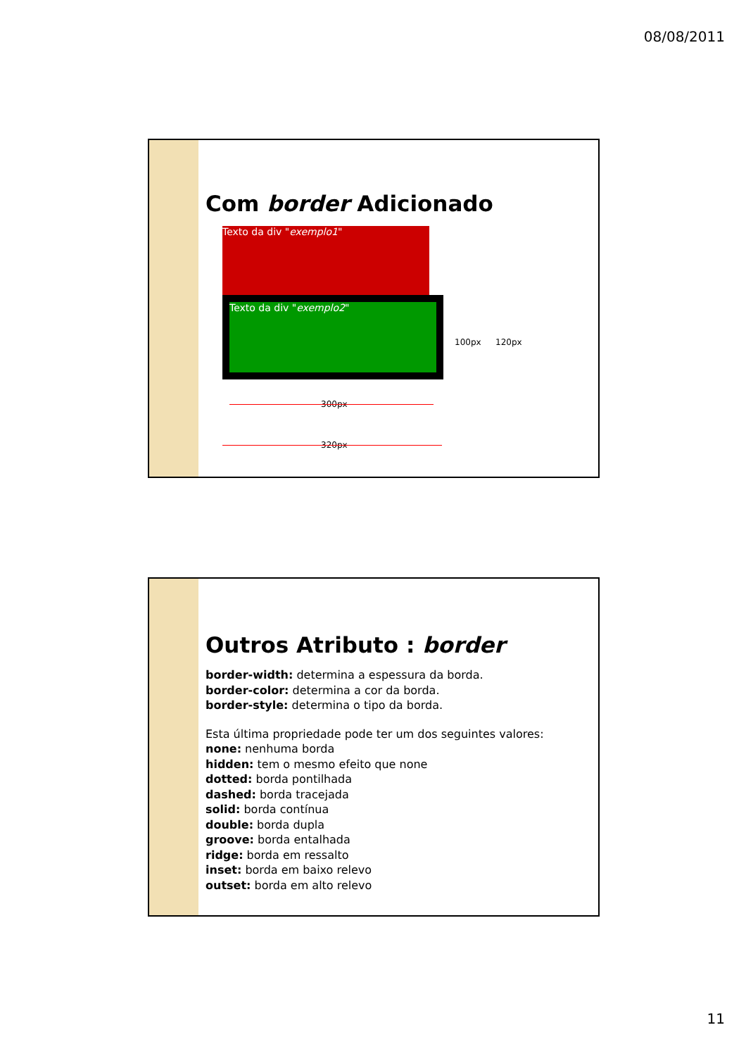08/08/2011
Com border Adicionado
Texto da div "exemplo1"
Texto da div "exemplo2"
100px 120px
300px
320px
Outros Atributo : border
border-width: determina a espessura da borda.
border-color: determina a cor da borda.
border-style: determina o tipo da borda.
Esta última propriedade pode ter um dos seguintes valores:
none: nenhuma borda
hidden: tem o mesmo efeito que none
dotted: borda pontilhada
dashed: borda tracejada
solid: borda contínua
double: borda dupla
groove: borda entalhada
ridge: borda em ressalto
inset: borda em baixo relevo
outset: borda em alto relevo
11